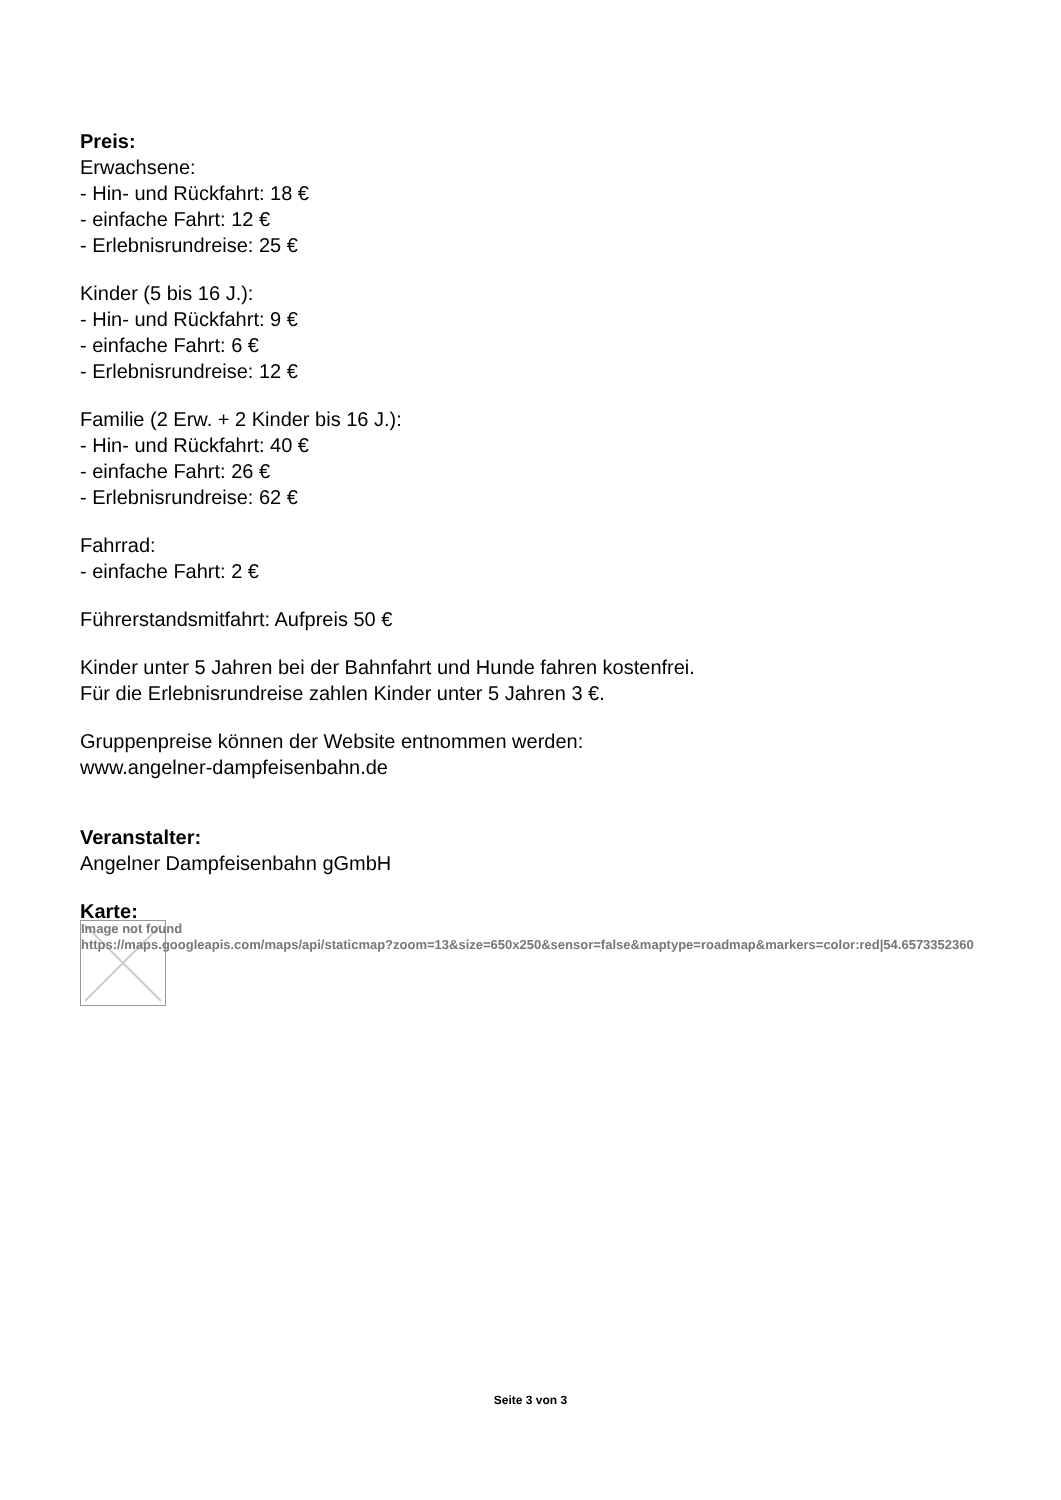Preis:
Erwachsene:
- Hin- und Rückfahrt: 18 €
- einfache Fahrt: 12 €
- Erlebnisrundreise: 25 €
Kinder (5 bis 16 J.):
- Hin- und Rückfahrt: 9 €
- einfache Fahrt: 6 €
- Erlebnisrundreise: 12 €
Familie (2 Erw. + 2 Kinder bis 16 J.):
- Hin- und Rückfahrt: 40 €
- einfache Fahrt: 26 €
- Erlebnisrundreise: 62 €
Fahrrad:
- einfache Fahrt: 2 €
Führerstandsmitfahrt: Aufpreis 50 €
Kinder unter 5 Jahren bei der Bahnfahrt und Hunde fahren kostenfrei.
Für die Erlebnisrundreise zahlen Kinder unter 5 Jahren 3 €.
Gruppenpreise können der Website entnommen werden:
www.angelner-dampfeisenbahn.de
Veranstalter:
Angelner Dampfeisenbahn gGmbH
Karte:
Image not found
https://maps.googleapis.com/maps/api/staticmap?zoom=13&size=650x250&sensor=false&maptype=roadmap&markers=color:red|54.6573352360
Seite 3 von 3